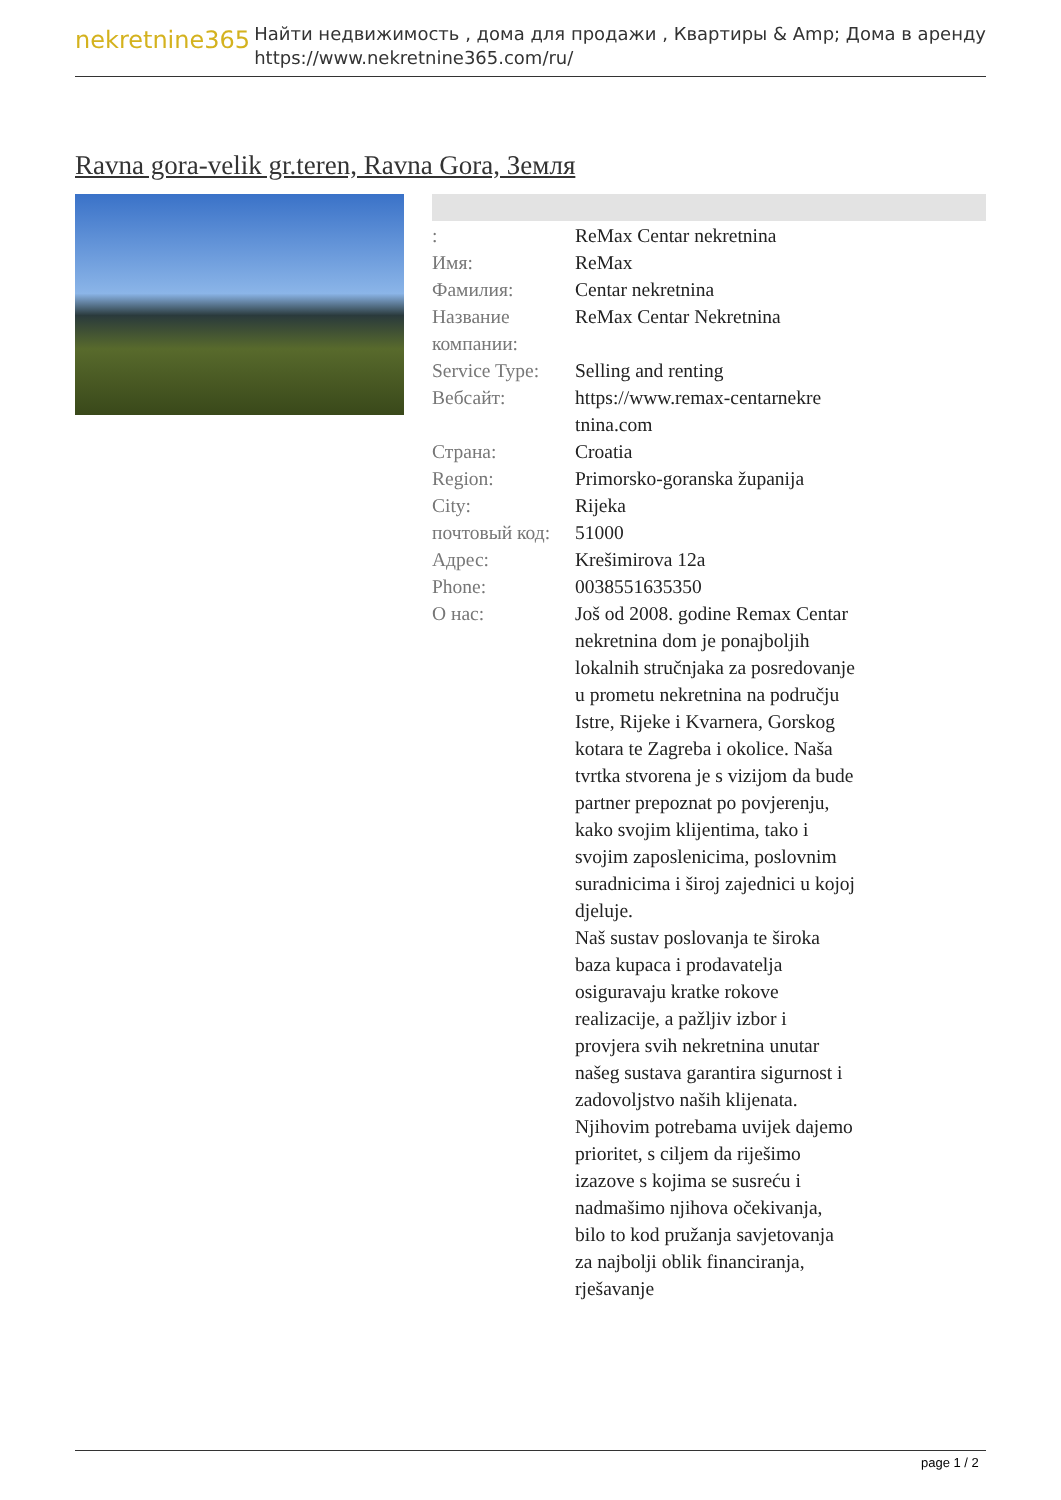nekretnine365
Найти недвижимость , дома для продажи , Квартиры & Amp; Дома в аренду
https://www.nekretnine365.com/ru/
Ravna gora-velik gr.teren, Ravna Gora, Земля
| : | ReMax Centar nekretnina |
| Имя: | ReMax |
| Фамилия: | Centar nekretnina |
| Название компании: | ReMax Centar Nekretnina |
| Service Type: | Selling and renting |
| Вебсайт: | https://www.remax-centarnekre tnina.com |
| Страна: | Croatia |
| Region: | Primorsko-goranska županija |
| City: | Rijeka |
| почтовый код: | 51000 |
| Адрес: | Krešimirova 12a |
| Phone: | 0038551635350 |
| О нас: | Još od 2008. godine Remax Centar nekretnina dom je ponajboljih lokalnih stručnjaka za posredovanje u prometu nekretnina na području Istre, Rijeke i Kvarnera, Gorskog kotara te Zagreba i okolice. Naša tvrtka stvorena je s vizijom da bude partner prepoznat po povjerenju, kako svojim klijentima, tako i svojim zaposlenicima, poslovnim suradnicima i široj zajednici u kojoj djeluje. Naš sustav poslovanja te široka baza kupaca i prodavatelja osiguravaju kratke rokove realizacije, a pažljiv izbor i provjera svih nekretnina unutar našeg sustava garantira sigurnost i zadovoljstvo naših klijenata. Njihovim potrebama uvijek dajemo prioritet, s ciljem da riješimo izazove s kojima se susreću i nadmašimo njihova očekivanja, bilo to kod pružanja savjetovanja za najbolji oblik financiranja, rješavanje |
page 1 / 2